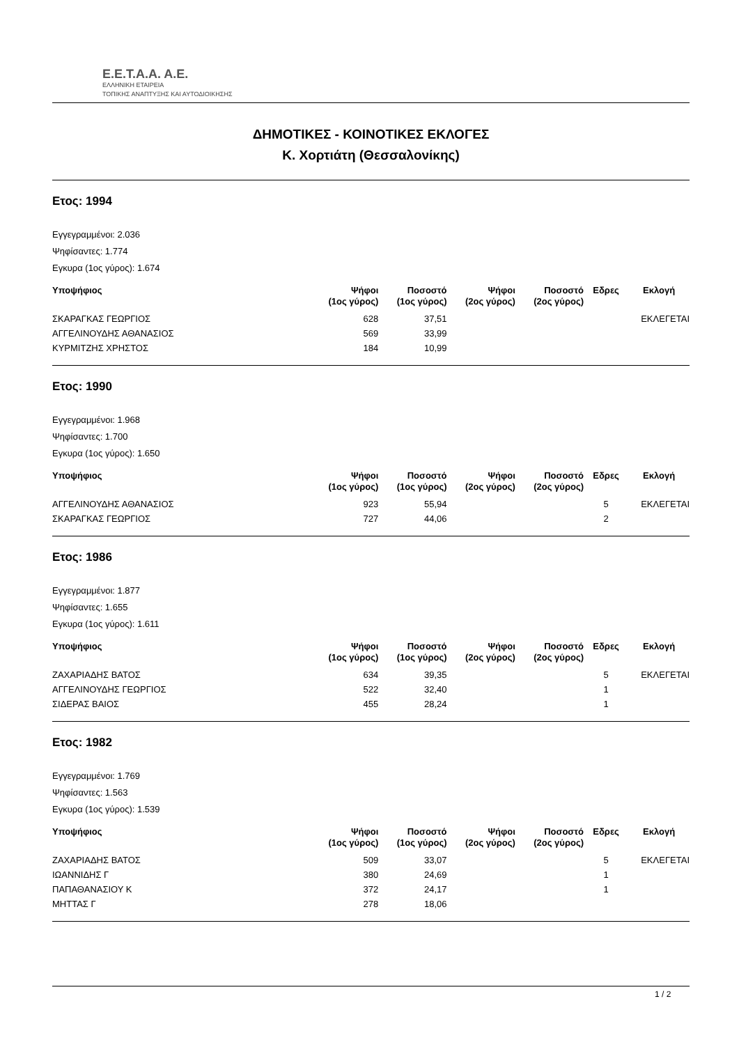E.E.T.A.A. A.E.
ΕΛΛΗΝΙΚΗ ΕΤΑΙΡΕΙΑ
ΤΟΠΙΚΗΣ ΑΝΑΠΤΥΞΗΣ ΚΑΙ ΑΥΤΟΔΙΟΙΚΗΣΗΣ
ΔΗΜΟΤΙΚΕΣ - ΚΟΙΝΟΤΙΚΕΣ ΕΚΛΟΓΕΣ
Κ. Χορτιάτη (Θεσσαλονίκης)
Ετος: 1994
Εγγεγραμμένοι: 2.036
Ψηφίσαντες: 1.774
Εγκυρα (1ος γύρος): 1.674
| Υποψήφιος | Ψήφοι (1ος γύρος) | Ποσοστό (1ος γύρος) | Ψήφοι (2ος γύρος) | Ποσοστό (2ος γύρος) | Εδρες | Εκλογή |
| --- | --- | --- | --- | --- | --- | --- |
| ΣΚΑΡΑΓΚΑΣ ΓΕΩΡΓΙΟΣ | 628 | 37,51 | | | | ΕΚΛΕΓΕΤΑΙ |
| ΑΓΓΕΛΙΝΟΥΔΗΣ ΑΘΑΝΑΣΙΟΣ | 569 | 33,99 | | | | |
| ΚΥΡΜΙΤΖΗΣ ΧΡΗΣΤΟΣ | 184 | 10,99 | | | | |
Ετος: 1990
Εγγεγραμμένοι: 1.968
Ψηφίσαντες: 1.700
Εγκυρα (1ος γύρος): 1.650
| Υποψήφιος | Ψήφοι (1ος γύρος) | Ποσοστό (1ος γύρος) | Ψήφοι (2ος γύρος) | Ποσοστό (2ος γύρος) | Εδρες | Εκλογή |
| --- | --- | --- | --- | --- | --- | --- |
| ΑΓΓΕΛΙΝΟΥΔΗΣ ΑΘΑΝΑΣΙΟΣ | 923 | 55,94 | | | 5 | ΕΚΛΕΓΕΤΑΙ |
| ΣΚΑΡΑΓΚΑΣ ΓΕΩΡΓΙΟΣ | 727 | 44,06 | | | 2 | |
Ετος: 1986
Εγγεγραμμένοι: 1.877
Ψηφίσαντες: 1.655
Εγκυρα (1ος γύρος): 1.611
| Υποψήφιος | Ψήφοι (1ος γύρος) | Ποσοστό (1ος γύρος) | Ψήφοι (2ος γύρος) | Ποσοστό (2ος γύρος) | Εδρες | Εκλογή |
| --- | --- | --- | --- | --- | --- | --- |
| ΖΑΧΑΡΙΑΔΗΣ ΒΑΤΟΣ | 634 | 39,35 | | | 5 | ΕΚΛΕΓΕΤΑΙ |
| ΑΓΓΕΛΙΝΟΥΔΗΣ ΓΕΩΡΓΙΟΣ | 522 | 32,40 | | | 1 | |
| ΣΙΔΕΡΑΣ ΒΑΙΟΣ | 455 | 28,24 | | | 1 | |
Ετος: 1982
Εγγεγραμμένοι: 1.769
Ψηφίσαντες: 1.563
Εγκυρα (1ος γύρος): 1.539
| Υποψήφιος | Ψήφοι (1ος γύρος) | Ποσοστό (1ος γύρος) | Ψήφοι (2ος γύρος) | Ποσοστό (2ος γύρος) | Εδρες | Εκλογή |
| --- | --- | --- | --- | --- | --- | --- |
| ΖΑΧΑΡΙΑΔΗΣ ΒΑΤΟΣ | 509 | 33,07 | | | 5 | ΕΚΛΕΓΕΤΑΙ |
| ΙΩΑΝΝΙΔΗΣ Γ | 380 | 24,69 | | | 1 | |
| ΠΑΠΑΘΑΝΑΣΙΟΥ Κ | 372 | 24,17 | | | 1 | |
| ΜΗΤΤΑΣ Γ | 278 | 18,06 | | | | |
1 / 2